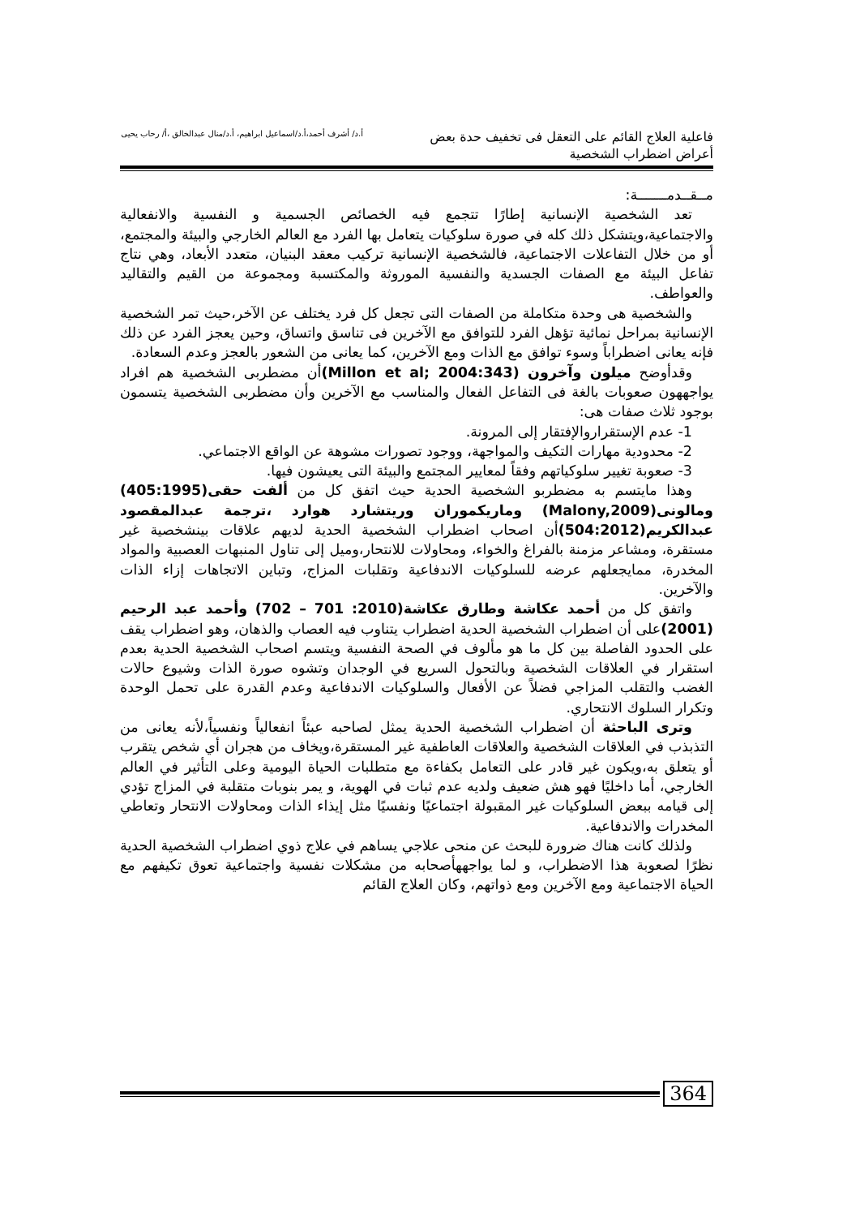فاعلية العلاج القائم على التعقل فى تخفيف حدة بعض أعراض اضطراب الشخصية
أ.د/ أشرف أحمد،أ.د/اسماعيل ابراهيم، أ.د/منال عبدالخالق ،أ/ رحاب يحيى
مــقــدمـــــــة:
تعد الشخصية الإنسانية إطارًا تتجمع فيه الخصائص الجسمية و النفسية والانفعالية والاجتماعية،ويتشكل ذلك كله في صورة سلوكيات يتعامل بها الفرد مع العالم الخارجي والبيئة والمجتمع، أو من خلال التفاعلات الاجتماعية، فالشخصية الإنسانية تركيب معقد البنيان، متعدد الأبعاد، وهي نتاج تفاعل البيئة مع الصفات الجسدية والنفسية الموروثة والمكتسبة ومجموعة من القيم والتقاليد والعواطف.
والشخصية هى وحدة متكاملة من الصفات التى تجعل كل فرد يختلف عن الآخر،حيث تمر الشخصية الإنسانية بمراحل نمائية تؤهل الفرد للتوافق مع الآخرين فى تناسق واتساق، وحين يعجز الفرد عن ذلك فإنه يعانى اضطراباً وسوء توافق مع الذات ومع الآخرين، كما يعانى من الشعور بالعجز وعدم السعادة.
وقدأوضح ميلون وآخرون (Millon et al; 2004:343) أن مضطربى الشخصية هم افراد يواجههون صعوبات بالغة فى التفاعل الفعال والمناسب مع الآخرين وأن مضطربى الشخصية يتسمون بوجود ثلاث صفات هى:
1- عدم الإستقراروالإفتقار إلى المرونة.
2- محدودية مهارات التكيف والمواجهة، ووجود تصورات مشوهة عن الواقع الاجتماعي.
3- صعوبة تغيير سلوكياتهم وفقاً لمعايير المجتمع والبيئة التى يعيشون فيها.
وهذا مايتسم به مضطربو الشخصية الحدية حيث اتفق كل من ألفت حقى(405:1995) ومالونى(Malony,2009) وماريكموران وريتشارد هوارد ،ترجمة عبدالمقصود عبدالكريم(504:2012) أن اصحاب اضطراب الشخصية الحدية لديهم علاقات بينشخصية غير مستقرة، ومشاعر مزمنة بالفراغ والخواء، ومحاولات للانتحار،وميل إلى تناول المنبهات العصبية والمواد المخدرة، ممايجعلهم عرضه للسلوكيات الاندفاعية وتقلبات المزاج، وتباين الاتجاهات إزاء الذات والآخرين.
واتفق كل من أحمد عكاشة وطارق عكاشة(2010: 701 – 702) وأحمد عبد الرحيم (2001) على أن اضطراب الشخصية الحدية اضطراب يتناوب فيه العصاب والذهان، وهو اضطراب يقف على الحدود الفاصلة بين كل ما هو مألوف في الصحة النفسية ويتسم اصحاب الشخصية الحدية بعدم استقرار في العلاقات الشخصية وبالتحول السريع في الوجدان وتشوه صورة الذات وشيوع حالات الغضب والتقلب المزاجي فضلاً عن الأفعال والسلوكيات الاندفاعية وعدم القدرة على تحمل الوحدة وتكرار السلوك الانتحاري.
وترى الباحثة أن اضطراب الشخصية الحدية يمثل لصاحبه عبئاً انفعالياً ونفسياً،لأنه يعانى من التذبذب في العلاقات الشخصية والعلاقات العاطفية غير المستقرة،ويخاف من هجران أي شخص يتقرب أو يتعلق به،ويكون غير قادر على التعامل بكفاءة مع متطلبات الحياة اليومية وعلى التأثير في العالم الخارجي، أما داخليًا فهو هش ضعيف ولديه عدم ثبات في الهوية، و يمر بنوبات متقلبة في المزاج تؤدي إلى قيامه ببعض السلوكيات غير المقبولة اجتماعيًا ونفسيًا مثل إيذاء الذات ومحاولات الانتحار وتعاطي المخدرات والاندفاعية.
ولذلك كانت هناك ضرورة للبحث عن منحى علاجي يساهم في علاج ذوي اضطراب الشخصية الحدية نظرًا لصعوبة هذا الاضطراب، و لما يواجههأصحابه من مشكلات نفسية واجتماعية تعوق تكيفهم مع الحياة الاجتماعية ومع الآخرين ومع ذواتهم، وكان العلاج القائم
364